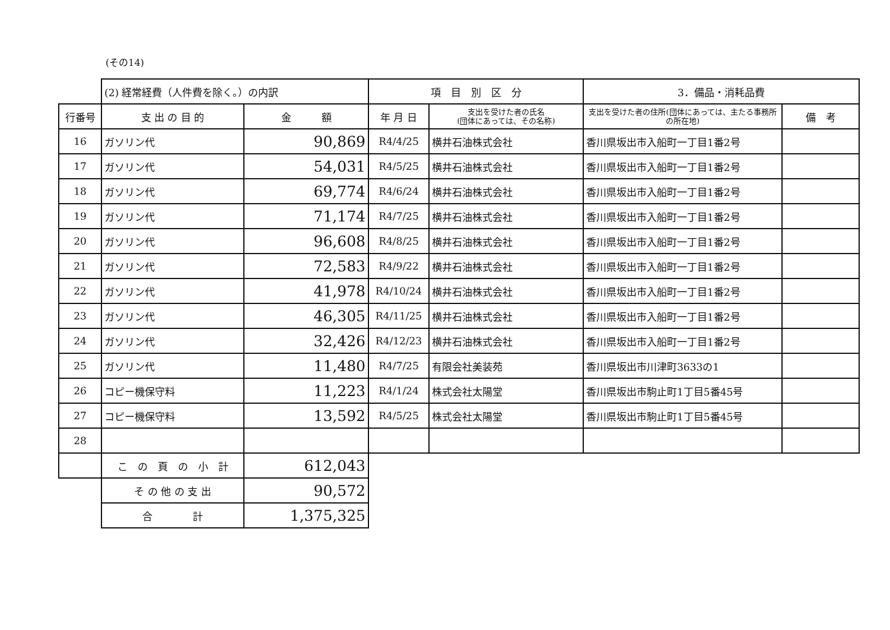(その14)
| | (2) 経常経費（人件費を除く。）の内訳 | | 項 目 別 区 分 | | 3．備品・消耗品費 | |
| 行番号 | 支 出 の 目 的 | 金 額 | 年 月 日 | 支出を受けた者の氏名 (団体にあっては、その名称) | 支出を受けた者の住所(団体にあっては、主たる事務所の所在地) | 備 考 |
| 16 | ガソリン代 | 90,869 | R4/4/25 | 横井石油株式会社 | 香川県坂出市入船町一丁目1番2号 | |
| 17 | ガソリン代 | 54,031 | R4/5/25 | 横井石油株式会社 | 香川県坂出市入船町一丁目1番2号 | |
| 18 | ガソリン代 | 69,774 | R4/6/24 | 横井石油株式会社 | 香川県坂出市入船町一丁目1番2号 | |
| 19 | ガソリン代 | 71,174 | R4/7/25 | 横井石油株式会社 | 香川県坂出市入船町一丁目1番2号 | |
| 20 | ガソリン代 | 96,608 | R4/8/25 | 横井石油株式会社 | 香川県坂出市入船町一丁目1番2号 | |
| 21 | ガソリン代 | 72,583 | R4/9/22 | 横井石油株式会社 | 香川県坂出市入船町一丁目1番2号 | |
| 22 | ガソリン代 | 41,978 | R4/10/24 | 横井石油株式会社 | 香川県坂出市入船町一丁目1番2号 | |
| 23 | ガソリン代 | 46,305 | R4/11/25 | 横井石油株式会社 | 香川県坂出市入船町一丁目1番2号 | |
| 24 | ガソリン代 | 32,426 | R4/12/23 | 横井石油株式会社 | 香川県坂出市入船町一丁目1番2号 | |
| 25 | ガソリン代 | 11,480 | R4/7/25 | 有限会社美装苑 | 香川県坂出市川津町3633の1 | |
| 26 | コピー機保守料 | 11,223 | R4/1/24 | 株式会社太陽堂 | 香川県坂出市駒止町1丁目5番45号 | |
| 27 | コピー機保守料 | 13,592 | R4/5/25 | 株式会社太陽堂 | 香川県坂出市駒止町1丁目5番45号 | |
| 28 | | | | | | |
| | こ の 頁 の 小 計 | 612,043 | | | | |
| | そ の 他 の 支 出 | 90,572 | | | | |
| | 合 計 | 1,375,325 | | | | |